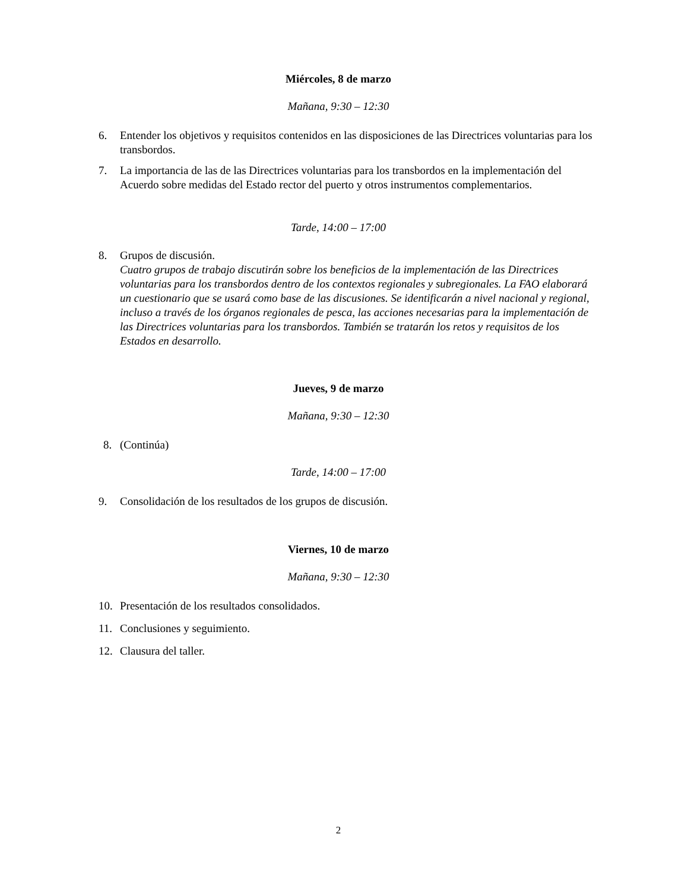Miércoles, 8 de marzo
Mañana, 9:30 – 12:30
6. Entender los objetivos y requisitos contenidos en las disposiciones de las Directrices voluntarias para los transbordos.
7. La importancia de las de las Directrices voluntarias para los transbordos en la implementación del Acuerdo sobre medidas del Estado rector del puerto y otros instrumentos complementarios.
Tarde, 14:00 – 17:00
8. Grupos de discusión.
Cuatro grupos de trabajo discutirán sobre los beneficios de la implementación de las Directrices voluntarias para los transbordos dentro de los contextos regionales y subregionales. La FAO elaborará un cuestionario que se usará como base de las discusiones. Se identificarán a nivel nacional y regional, incluso a través de los órganos regionales de pesca, las acciones necesarias para la implementación de las Directrices voluntarias para los transbordos. También se tratarán los retos y requisitos de los Estados en desarrollo.
Jueves, 9 de marzo
Mañana, 9:30 – 12:30
8. (Continúa)
Tarde, 14:00 – 17:00
9. Consolidación de los resultados de los grupos de discusión.
Viernes, 10 de marzo
Mañana, 9:30 – 12:30
10. Presentación de los resultados consolidados.
11. Conclusiones y seguimiento.
12. Clausura del taller.
2